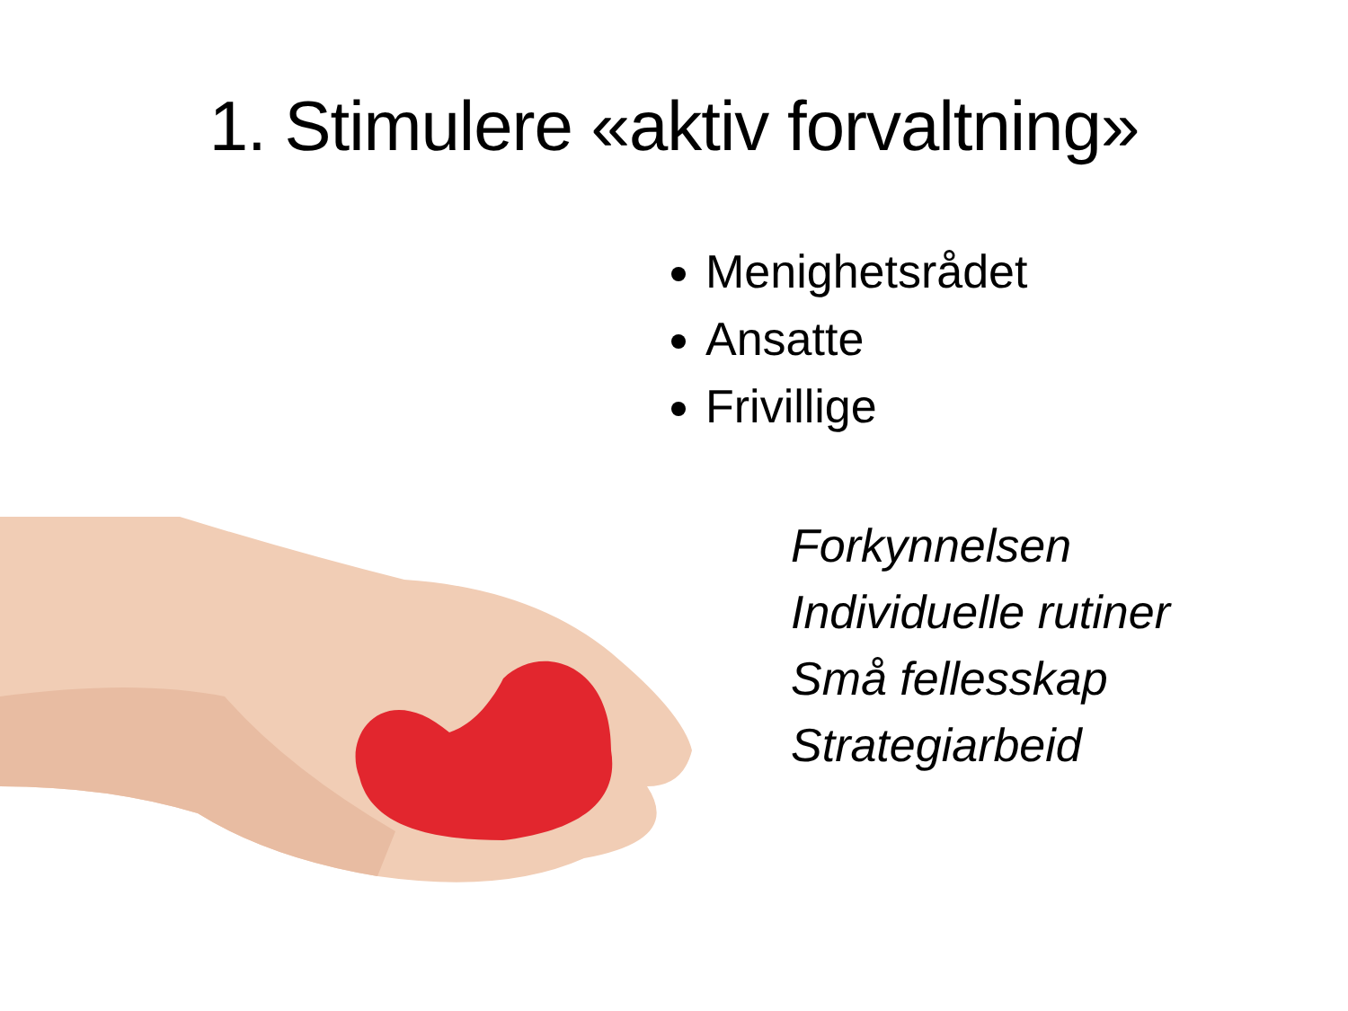1. Stimulere «aktiv forvaltning»
Menighetsrådet
Ansatte
Frivillige
Forkynnelsen
Individuelle rutiner
Små fellesskap
Strategiarbeid